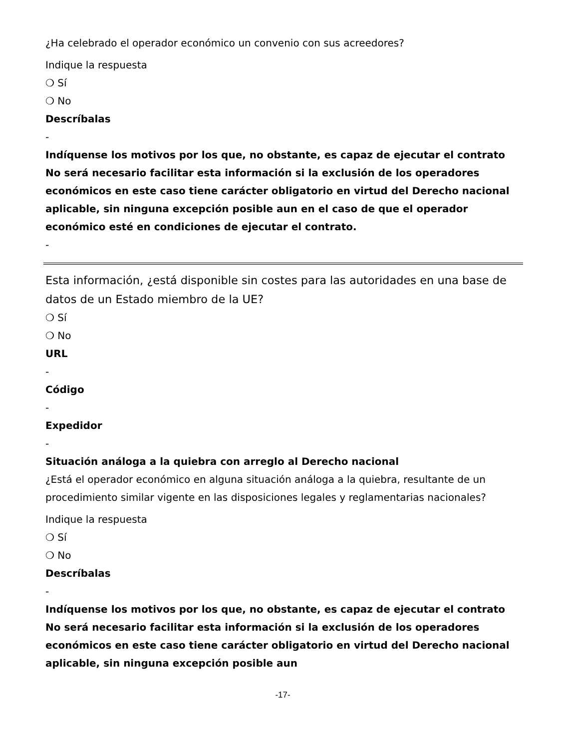¿Ha celebrado el operador económico un convenio con sus acreedores?
Indique la respuesta
❍ Sí
❍ No
Descríbalas
-
Indíquense los motivos por los que, no obstante, es capaz de ejecutar el contrato No será necesario facilitar esta información si la exclusión de los operadores económicos en este caso tiene carácter obligatorio en virtud del Derecho nacional aplicable, sin ninguna excepción posible aun en el caso de que el operador económico esté en condiciones de ejecutar el contrato.
-
Esta información, ¿está disponible sin costes para las autoridades en una base de datos de un Estado miembro de la UE?
❍ Sí
❍ No
URL
-
Código
-
Expedidor
-
Situación análoga a la quiebra con arreglo al Derecho nacional
¿Está el operador económico en alguna situación análoga a la quiebra, resultante de un procedimiento similar vigente en las disposiciones legales y reglamentarias nacionales?
Indique la respuesta
❍ Sí
❍ No
Descríbalas
-
Indíquense los motivos por los que, no obstante, es capaz de ejecutar el contrato No será necesario facilitar esta información si la exclusión de los operadores económicos en este caso tiene carácter obligatorio en virtud del Derecho nacional aplicable, sin ninguna excepción posible aun
-17-